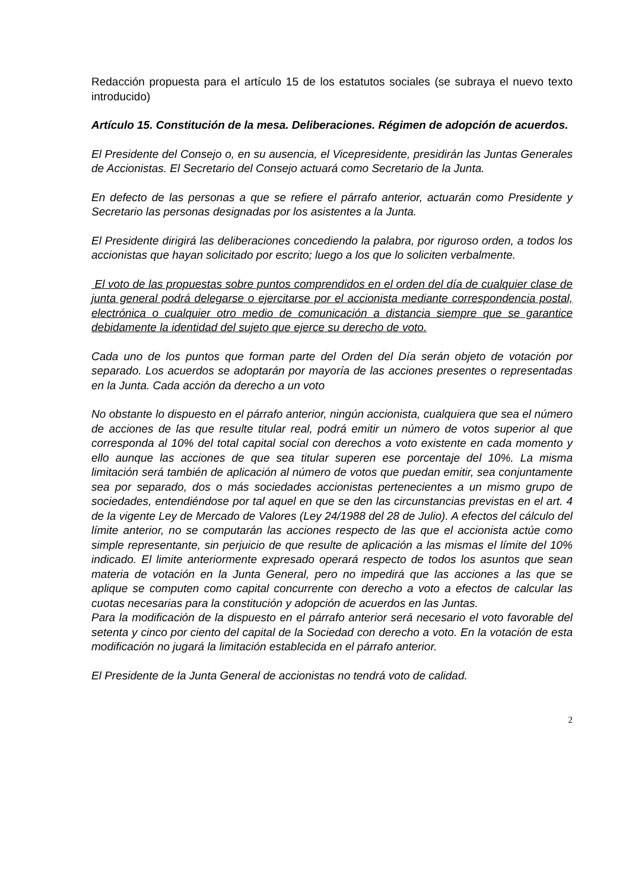Redacción propuesta para el artículo 15 de los estatutos sociales (se subraya el nuevo texto introducido)
Artículo 15. Constitución de la mesa. Deliberaciones. Régimen de adopción de acuerdos.
El Presidente del Consejo o, en su ausencia, el Vicepresidente, presidirán las Juntas Generales de Accionistas. El Secretario del Consejo actuará como Secretario de la Junta.
En defecto de las personas a que se refiere el párrafo anterior, actuarán como Presidente y Secretario las personas designadas por los asistentes a la Junta.
El Presidente dirigirá las deliberaciones concediendo la palabra, por riguroso orden, a todos los accionistas que hayan solicitado por escrito; luego a los que lo soliciten verbalmente.
El voto de las propuestas sobre puntos comprendidos en el orden del día de cualquier clase de junta general podrá delegarse o ejercitarse por el accionista mediante correspondencia postal, electrónica o cualquier otro medio de comunicación a distancia siempre que se garantice debidamente la identidad del sujeto que ejerce su derecho de voto.
Cada uno de los puntos que forman parte del Orden del Día serán objeto de votación por separado. Los acuerdos se adoptarán por mayoría de las acciones presentes o representadas en la Junta. Cada acción da derecho a un voto
No obstante lo dispuesto en el párrafo anterior, ningún accionista, cualquiera que sea el número de acciones de las que resulte titular real, podrá emitir un número de votos superior al que corresponda al 10% del total capital social con derechos a voto existente en cada momento y ello aunque las acciones de que sea titular superen ese porcentaje del 10%. La misma limitación será también de aplicación al número de votos que puedan emitir, sea conjuntamente sea por separado, dos o más sociedades accionistas pertenecientes a un mismo grupo de sociedades, entendiéndose por tal aquel en que se den las circunstancias previstas en el art. 4 de la vigente Ley de Mercado de Valores (Ley 24/1988 del 28 de Julio). A efectos del cálculo del límite anterior, no se computarán las acciones respecto de las que el accionista actúe como simple representante, sin perjuicio de que resulte de aplicación a las mismas el límite del 10% indicado. El limite anteriormente expresado operará respecto de todos los asuntos que sean materia de votación en la Junta General, pero no impedirá que las acciones a las que se aplique se computen como capital concurrente con derecho a voto a efectos de calcular las cuotas necesarias para la constitución y adopción de acuerdos en las Juntas.
Para la modificación de la dispuesto en el párrafo anterior será necesario el voto favorable del setenta y cinco por ciento del capital de la Sociedad con derecho a voto. En la votación de esta modificación no jugará la limitación establecida en el párrafo anterior.
El Presidente de la Junta General de accionistas no tendrá voto de calidad.
2